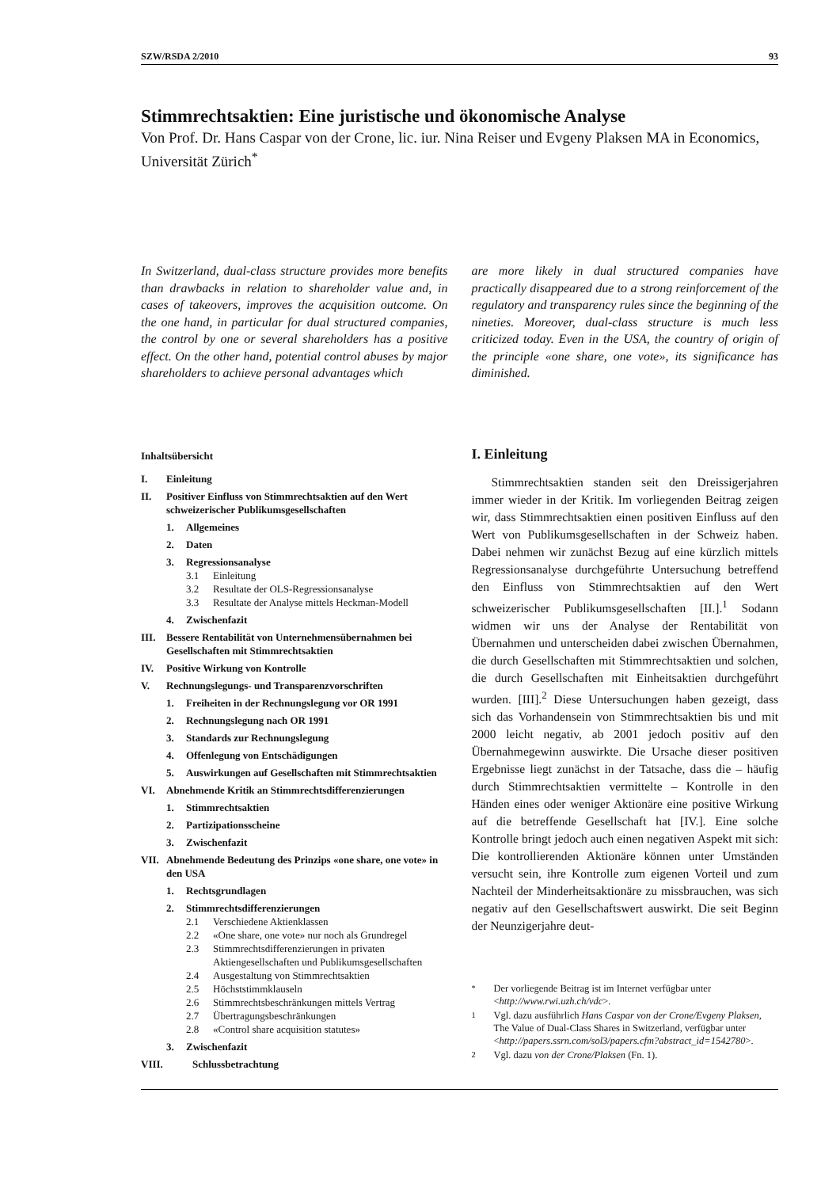SZW/RSDA 2/2010 93
Stimmrechtsaktien: Eine juristische und ökonomische Analyse
Von Prof. Dr. Hans Caspar von der Crone, lic. iur. Nina Reiser und Evgeny Plaksen MA in Economics, Universität Zürich<sup>*</sup>
In Switzerland, dual-class structure provides more benefits than drawbacks in relation to shareholder value and, in cases of takeovers, improves the acquisition outcome. On the one hand, in particular for dual structured companies, the control by one or several shareholders has a positive effect. On the other hand, potential control abuses by major shareholders to achieve personal advantages which
are more likely in dual structured companies have practically disappeared due to a strong reinforcement of the regulatory and transparency rules since the beginning of the nineties. Moreover, dual-class structure is much less criticized today. Even in the USA, the country of origin of the principle «one share, one vote», its significance has diminished.
Inhaltsübersicht
I. Einleitung
II. Positiver Einfluss von Stimmrechtsaktien auf den Wert schweizerischer Publikumsgesellschaften
1. Allgemeines
2. Daten
3. Regressionsanalyse
3.1 Einleitung
3.2 Resultate der OLS-Regressionsanalyse
3.3 Resultate der Analyse mittels Heckman-Modell
4. Zwischenfazit
III. Bessere Rentabilität von Unternehmensübernahmen bei Gesellschaften mit Stimmrechtsaktien
IV. Positive Wirkung von Kontrolle
V. Rechnungslegungs- und Transparenzvorschriften
1. Freiheiten in der Rechnungslegung vor OR 1991
2. Rechnungslegung nach OR 1991
3. Standards zur Rechnungslegung
4. Offenlegung von Entschädigungen
5. Auswirkungen auf Gesellschaften mit Stimmrechtsaktien
VI. Abnehmende Kritik an Stimmrechtsdifferenzierungen
1. Stimmrechtsaktien
2. Partizipationsscheine
3. Zwischenfazit
VII. Abnehmende Bedeutung des Prinzips «one share, one vote» in den USA
1. Rechtsgrundlagen
2. Stimmrechtsdifferenzierungen
2.1 Verschiedene Aktienklassen
2.2 «One share, one vote» nur noch als Grundregel
2.3 Stimmrechtsdifferenzierungen in privaten Aktiengesellschaften und Publikumsgesellschaften
2.4 Ausgestaltung von Stimmrechtsaktien
2.5 Höchststimmklauseln
2.6 Stimmrechtsbeschränkungen mittels Vertrag
2.7 Übertragungsbeschränkungen
2.8 «Control share acquisition statutes»
3. Zwischenfazit
VIII. Schlussbetrachtung
I. Einleitung
Stimmrechtsaktien standen seit den Dreissigerjahren immer wieder in der Kritik. Im vorliegenden Beitrag zeigen wir, dass Stimmrechtsaktien einen positiven Einfluss auf den Wert von Publikumsgesellschaften in der Schweiz haben. Dabei nehmen wir zunächst Bezug auf eine kürzlich mittels Regressionsanalyse durchgeführte Untersuchung betreffend den Einfluss von Stimmrechtsaktien auf den Wert schweizerischer Publikumsgesellschaften [II.].<sup>1</sup> Sodann widmen wir uns der Analyse der Rentabilität von Übernahmen und unterscheiden dabei zwischen Übernahmen, die durch Gesellschaften mit Stimmrechtsaktien und solchen, die durch Gesellschaften mit Einheitsaktien durchgeführt wurden. [III].<sup>2</sup> Diese Untersuchungen haben gezeigt, dass sich das Vorhandensein von Stimmrechtsaktien bis und mit 2000 leicht negativ, ab 2001 jedoch positiv auf den Übernahmegewinn auswirkte. Die Ursache dieser positiven Ergebnisse liegt zunächst in der Tatsache, dass die – häufig durch Stimmrechtsaktien vermittelte – Kontrolle in den Händen eines oder weniger Aktionäre eine positive Wirkung auf die betreffende Gesellschaft hat [IV.]. Eine solche Kontrolle bringt jedoch auch einen negativen Aspekt mit sich: Die kontrollierenden Aktionäre können unter Umständen versucht sein, ihre Kontrolle zum eigenen Vorteil und zum Nachteil der Minderheitsaktionäre zu missbrauchen, was sich negativ auf den Gesellschaftswert auswirkt. Die seit Beginn der Neunzigerjahre deut-
<sup>*</sup> Der vorliegende Beitrag ist im Internet verfügbar unter <http://www.rwi.uzh.ch/vdc>.
<sup>1</sup> Vgl. dazu ausführlich Hans Caspar von der Crone/Evgeny Plaksen, The Value of Dual-Class Shares in Switzerland, verfügbar unter <http://papers.ssrn.com/sol3/papers.cfm?abstract_id=1542780>.
<sup>2</sup> Vgl. dazu von der Crone/Plaksen (Fn. 1).